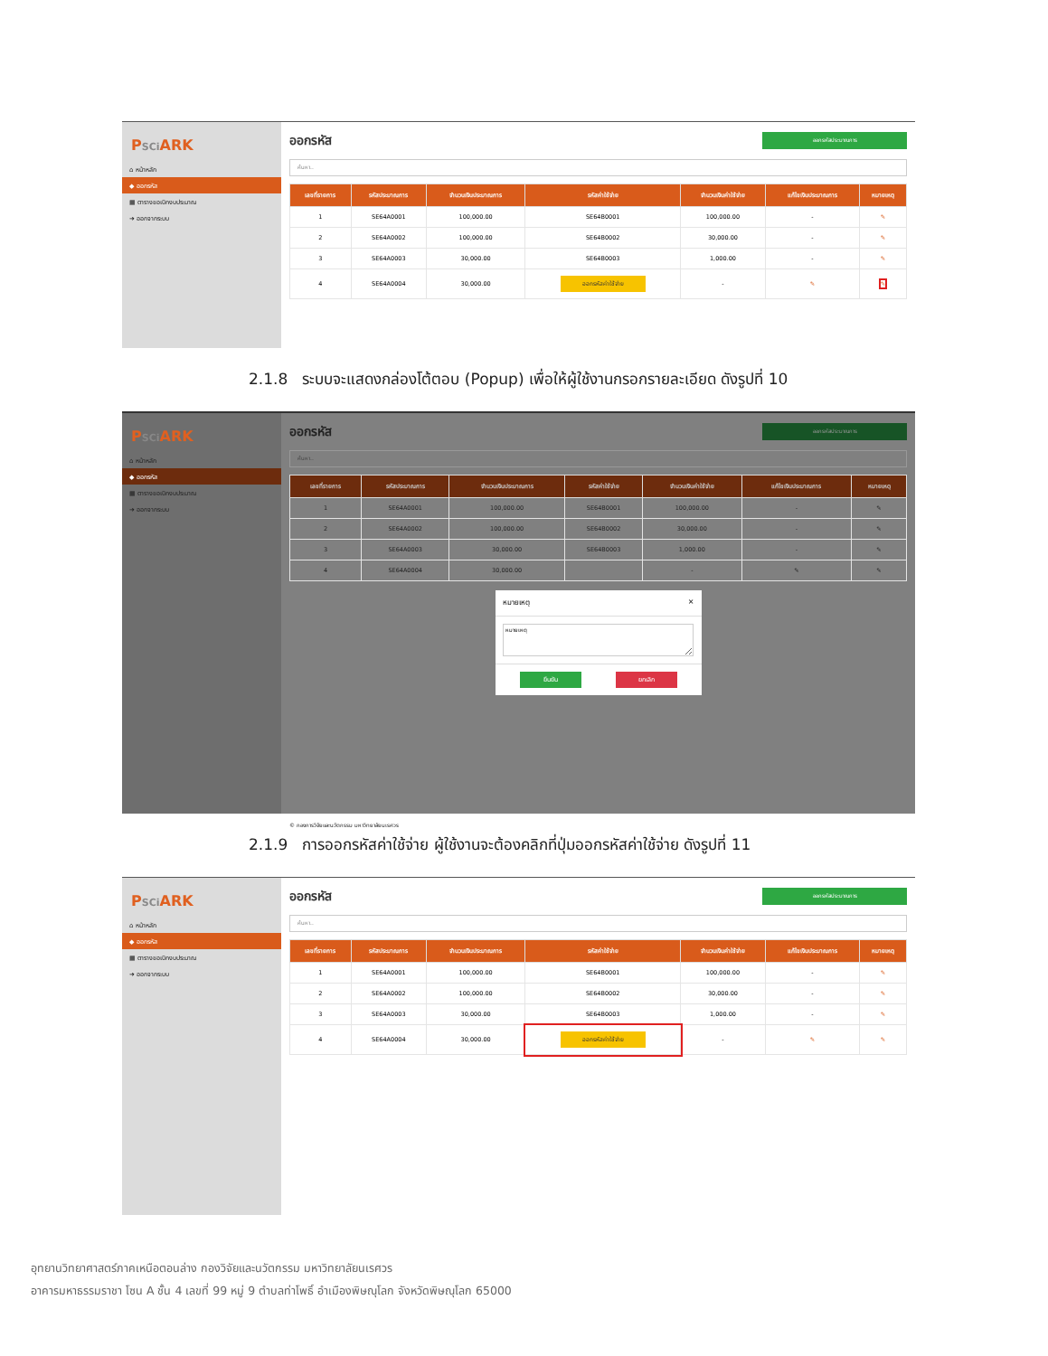PSCi ARK
⌂ หน้าหลัก
◆ ออกรหัส
▦ ตารางขอเบิกงบประมาณ
➜ ออกจากระบบ
ออกรหัส
ออกรหัสประมาณการ
ค้นหา..
| เลขที่รายการ | รหัสประมาณการ | จำนวนเงินประมาณการ | รหัสค่าใช้จ่าย | จำนวนเงินค่าใช้จ่าย | แก้ไขเงินประมาณการ | หมายเหตุ |
| --- | --- | --- | --- | --- | --- | --- |
| 1 | SE64A0001 | 100,000.00 | SE64B0001 | 100,000.00 | - | ✎ |
| 2 | SE64A0002 | 100,000.00 | SE64B0002 | 30,000.00 | - | ✎ |
| 3 | SE64A0003 | 30,000.00 | SE64B0003 | 1,000.00 | - | ✎ |
| 4 | SE64A0004 | 30,000.00 | ออกรหัสค่าใช้จ่าย | - | ✎ | ✎ |
2.1.8 ระบบจะแสดงกล่องโต้ตอบ (Popup) เพื่อให้ผู้ใช้งานกรอกรายละเอียด ดังรูปที่ 10
PSCi ARK
⌂ หน้าหลัก
◆ ออกรหัส
▦ ตารางขอเบิกงบประมาณ
➜ ออกจากระบบ
ออกรหัส
ออกรหัสประมาณการ
ค้นหา..
| เลขที่รายการ | รหัสประมาณการ | จำนวนเงินประมาณการ | รหัสค่าใช้จ่าย | จำนวนเงินค่าใช้จ่าย | แก้ไขเงินประมาณการ | หมายเหตุ |
| --- | --- | --- | --- | --- | --- | --- |
| 1 | SE64A0001 | 100,000.00 | SE64B0001 | 100,000.00 | - | ✎ |
| 2 | SE64A0002 | 100,000.00 | SE64B0002 | 30,000.00 | - | ✎ |
| 3 | SE64A0003 | 30,000.00 | SE64B0003 | 1,000.00 | - | ✎ |
| 4 | SE64A0004 | 30,000.00 | | - | ✎ | ✎ |
หมายเหตุ ×
หมายเหตุ
ยืนยัน ยกเลิก
© กองการวิจัยและนวัตกรรม มหาวิทยาลัยนเรศวร
2.1.9 การออกรหัสค่าใช้จ่าย ผู้ใช้งานจะต้องคลิกที่ปุ่มออกรหัสค่าใช้จ่าย ดังรูปที่ 11
PSCi ARK
⌂ หน้าหลัก
◆ ออกรหัส
▦ ตารางขอเบิกงบประมาณ
➜ ออกจากระบบ
ออกรหัส
ออกรหัสประมาณการ
ค้นหา..
| เลขที่รายการ | รหัสประมาณการ | จำนวนเงินประมาณการ | รหัสค่าใช้จ่าย | จำนวนเงินค่าใช้จ่าย | แก้ไขเงินประมาณการ | หมายเหตุ |
| --- | --- | --- | --- | --- | --- | --- |
| 1 | SE64A0001 | 100,000.00 | SE64B0001 | 100,000.00 | - | ✎ |
| 2 | SE64A0002 | 100,000.00 | SE64B0002 | 30,000.00 | - | ✎ |
| 3 | SE64A0003 | 30,000.00 | SE64B0003 | 1,000.00 | - | ✎ |
| 4 | SE64A0004 | 30,000.00 | ออกรหัสค่าใช้จ่าย | - | ✎ | ✎ |
อุทยานวิทยาศาสตร์ภาคเหนือตอนล่าง กองวิจัยและนวัตกรรม มหาวิทยาลัยนเรศวร
อาคารมหาธรรมราชา โซน A ชั้น 4 เลขที่ 99 หมู่ 9 ตำบลท่าโพธิ์ อำเมืองพิษณุโลก จังหวัดพิษณุโลก 65000